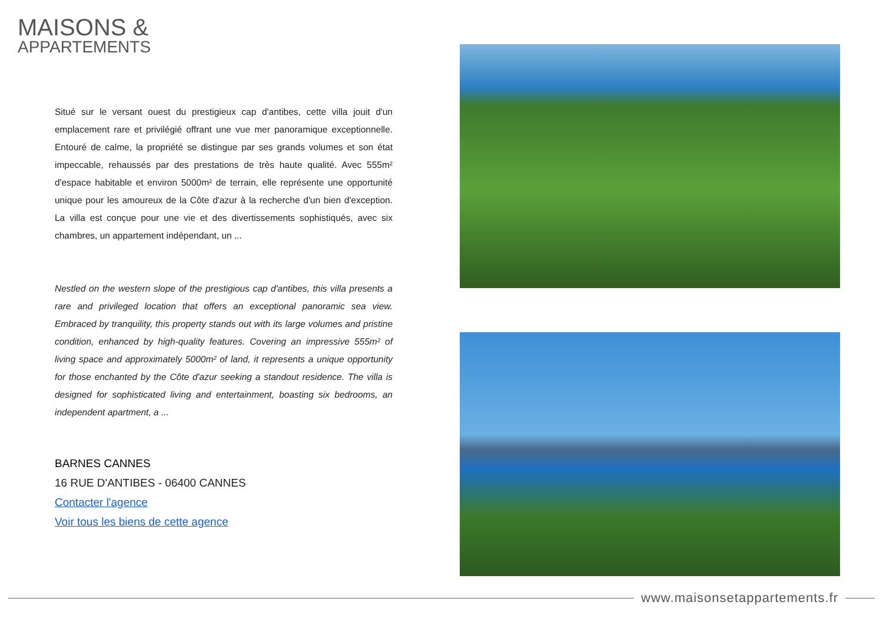MAISONS &
APPARTEMENTS
Situé sur le versant ouest du prestigieux cap d'antibes, cette villa jouit d'un emplacement rare et privilégié offrant une vue mer panoramique exceptionnelle. Entouré de calme, la propriété se distingue par ses grands volumes et son état impeccable, rehaussés par des prestations de très haute qualité. Avec 555m² d'espace habitable et environ 5000m² de terrain, elle représente une opportunité unique pour les amoureux de la Côte d'azur à la recherche d'un bien d'exception. La villa est conçue pour une vie et des divertissements sophistiqués, avec six chambres, un appartement indépendant, un ...
Nestled on the western slope of the prestigious cap d'antibes, this villa presents a rare and privileged location that offers an exceptional panoramic sea view. Embraced by tranquility, this property stands out with its large volumes and pristine condition, enhanced by high-quality features. Covering an impressive 555m² of living space and approximately 5000m² of land, it represents a unique opportunity for those enchanted by the Côte d'azur seeking a standout residence. The villa is designed for sophisticated living and entertainment, boasting six bedrooms, an independent apartment, a ...
BARNES CANNES
16 RUE D'ANTIBES - 06400 CANNES
Contacter l'agence
Voir tous les biens de cette agence
www.maisonsetappartements.fr